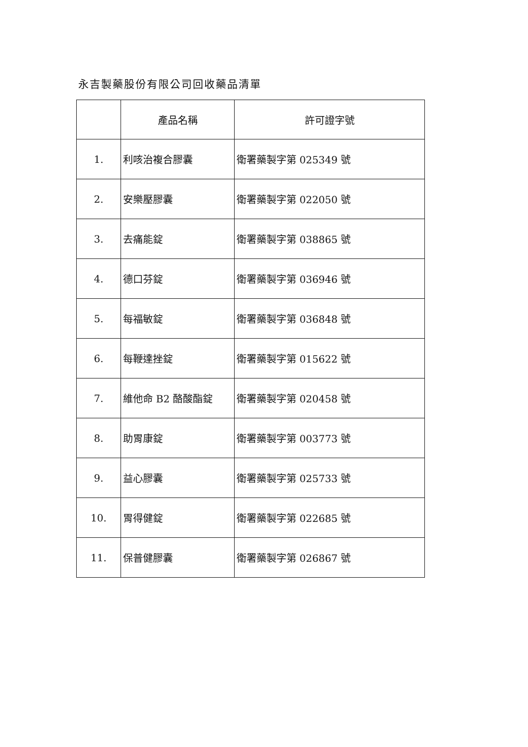永吉製藥股份有限公司回收藥品清單
| | 產品名稱 | 許可證字號 |
| --- | --- | --- |
| 1. | 利咳治複合膠囊 | 衛署藥製字第 025349 號 |
| 2. | 安樂壓膠囊 | 衛署藥製字第 022050 號 |
| 3. | 去痛能錠 | 衛署藥製字第 038865 號 |
| 4. | 德口芬錠 | 衛署藥製字第 036946 號 |
| 5. | 每福敏錠 | 衛署藥製字第 036848 號 |
| 6. | 每鞭達挫錠 | 衛署藥製字第 015622 號 |
| 7. | 維他命 B2 酪酸酯錠 | 衛署藥製字第 020458 號 |
| 8. | 助胃康錠 | 衛署藥製字第 003773 號 |
| 9. | 益心膠囊 | 衛署藥製字第 025733 號 |
| 10. | 胃得健錠 | 衛署藥製字第 022685 號 |
| 11. | 保普健膠囊 | 衛署藥製字第 026867 號 |